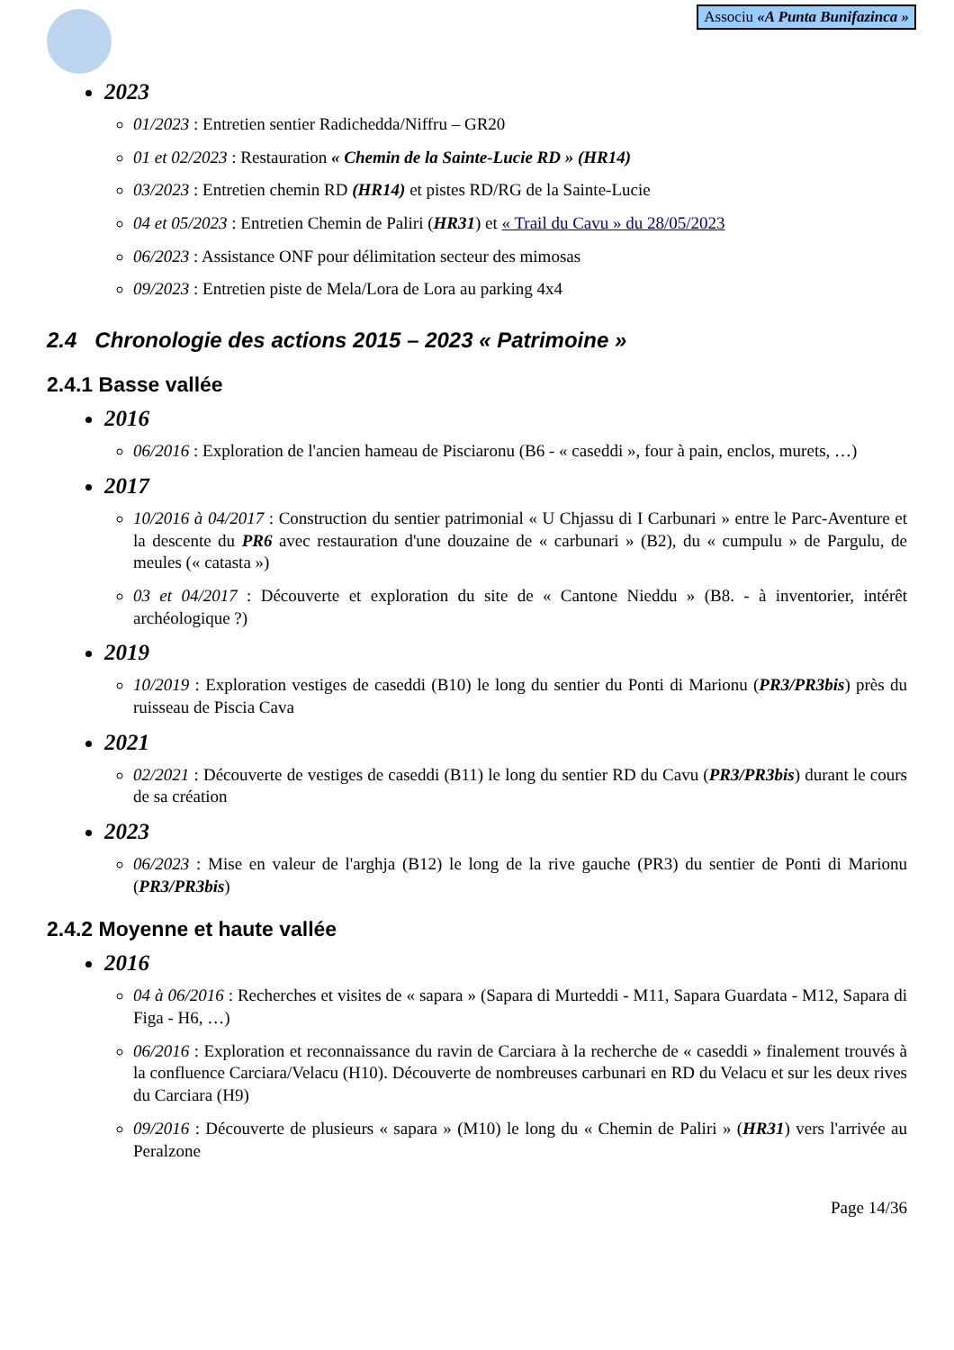Associu «A Punta Bunifazinca »
2023
01/2023 : Entretien sentier Radichedda/Niffru – GR20
01 et 02/2023 : Restauration « Chemin de la Sainte-Lucie RD » (HR14)
03/2023 : Entretien chemin RD (HR14) et pistes RD/RG de la Sainte-Lucie
04 et 05/2023 : Entretien Chemin de Paliri (HR31) et « Trail du Cavu » du 28/05/2023
06/2023 : Assistance ONF pour délimitation secteur des mimosas
09/2023 : Entretien piste de Mela/Lora de Lora au parking 4x4
2.4 Chronologie des actions 2015 – 2023 « Patrimoine »
2.4.1 Basse vallée
2016
06/2016 : Exploration de l'ancien hameau de Pisciaronu (B6 - « caseddi », four à pain, enclos, murets, …)
2017
10/2016 à 04/2017 : Construction du sentier patrimonial « U Chjassu di I Carbunari » entre le Parc-Aventure et la descente du PR6 avec restauration d'une douzaine de « carbunari » (B2), du « cumpulu » de Pargulu, de meules (« catasta »)
03 et 04/2017 : Découverte et exploration du site de « Cantone Nieddu » (B8. - à inventorier, intérêt archéologique ?)
2019
10/2019 : Exploration vestiges de caseddi (B10) le long du sentier du Ponti di Marionu (PR3/PR3bis) près du ruisseau de Piscia Cava
2021
02/2021 : Découverte de vestiges de caseddi (B11) le long du sentier RD du Cavu (PR3/PR3bis) durant le cours de sa création
2023
06/2023 : Mise en valeur de l'arghja (B12) le long de la rive gauche (PR3) du sentier de Ponti di Marionu (PR3/PR3bis)
2.4.2 Moyenne et haute vallée
2016
04 à 06/2016 : Recherches et visites de « sapara » (Sapara di Murteddi - M11, Sapara Guardata - M12, Sapara di Figa - H6, …)
06/2016 : Exploration et reconnaissance du ravin de Carciara à la recherche de « caseddi » finalement trouvés à la confluence Carciara/Velacu (H10). Découverte de nombreuses carbunari en RD du Velacu et sur les deux rives du Carciara (H9)
09/2016 : Découverte de plusieurs « sapara » (M10) le long du « Chemin de Paliri » (HR31) vers l'arrivée au Peralzone
Page 14/36